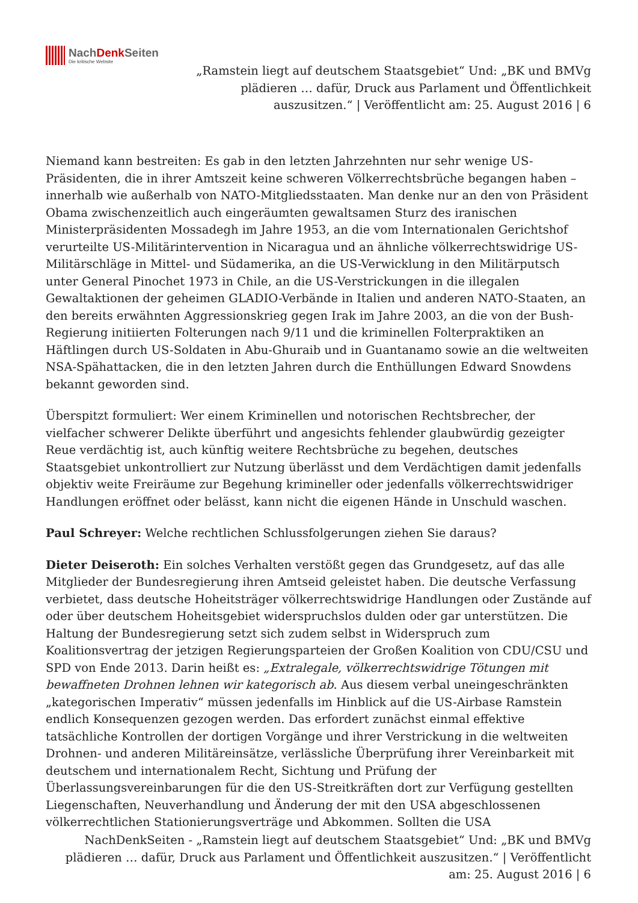NachDenk Seiten
Die kritische Website
„Ramstein liegt auf deutschem Staatsgebiet“ Und: „BK und BMVg plädieren … dafür, Druck aus Parlament und Öffentlichkeit auszusitzen.“ | Veröffentlicht am: 25. August 2016 | 6
Niemand kann bestreiten: Es gab in den letzten Jahrzehnten nur sehr wenige US-Präsidenten, die in ihrer Amtszeit keine schweren Völkerrechtsbrüche begangen haben – innerhalb wie außerhalb von NATO-Mitgliedsstaaten. Man denke nur an den von Präsident Obama zwischenzeitlich auch eingeräumten gewaltsamen Sturz des iranischen Ministerpräsidenten Mossadegh im Jahre 1953, an die vom Internationalen Gerichtshof verurteilte US-Militärintervention in Nicaragua und an ähnliche völkerrechtswidrige US-Militärschläge in Mittel- und Südamerika, an die US-Verwicklung in den Militärputsch unter General Pinochet 1973 in Chile, an die US-Verstrickungen in die illegalen Gewaltaktionen der geheimen GLADIO-Verbände in Italien und anderen NATO-Staaten, an den bereits erwähnten Aggressionskrieg gegen Irak im Jahre 2003, an die von der Bush-Regierung initiierten Folterungen nach 9/11 und die kriminellen Folterpraktiken an Häftlingen durch US-Soldaten in Abu-Ghuraib und in Guantanamo sowie an die weltweiten NSA-Spähattacken, die in den letzten Jahren durch die Enthüllungen Edward Snowdens bekannt geworden sind.
Überspitzt formuliert: Wer einem Kriminellen und notorischen Rechtsbrecher, der vielfacher schwerer Delikte überführt und angesichts fehlender glaubwürdig gezeigter Reue verdächtig ist, auch künftig weitere Rechtsbrüche zu begehen, deutsches Staatsgebiet unkontrolliert zur Nutzung überlässt und dem Verdächtigen damit jedenfalls objektiv weite Freiräume zur Begehung krimineller oder jedenfalls völkerrechtswidriger Handlungen eröffnet oder belässt, kann nicht die eigenen Hände in Unschuld waschen.
Paul Schreyer: Welche rechtlichen Schlussfolgerungen ziehen Sie daraus?
Dieter Deiseroth: Ein solches Verhalten verstößt gegen das Grundgesetz, auf das alle Mitglieder der Bundesregierung ihren Amtseid geleistet haben. Die deutsche Verfassung verbietet, dass deutsche Hoheitsträger völkerrechtswidrige Handlungen oder Zustände auf oder über deutschem Hoheitsgebiet widerspruchslos dulden oder gar unterstützen. Die Haltung der Bundesregierung setzt sich zudem selbst in Widerspruch zum Koalitionsvertrag der jetzigen Regierungsparteien der Großen Koalition von CDU/CSU und SPD von Ende 2013. Darin heißt es: „Extralegale, völkerrechtswidrige Tötungen mit bewaffneten Drohnen lehnen wir kategorisch ab. Aus diesem verbal uneingeschränkten „kategorischen Imperativ“ müssen jedenfalls im Hinblick auf die US-Airbase Ramstein endlich Konsequenzen gezogen werden. Das erfordert zunächst einmal effektive tatsächliche Kontrollen der dortigen Vorgänge und ihrer Verstrickung in die weltweiten Drohnen- und anderen Militäreinsätze, verlässliche Überprüfung ihrer Vereinbarkeit mit deutschem und internationalem Recht, Sichtung und Prüfung der Überlassungsvereinbarungen für die den US-Streitkräften dort zur Verfügung gestellten Liegenschaften, Neuverhandlung und Änderung der mit den USA abgeschlossenen völkerrechtlichen Stationierungsverträge und Abkommen. Sollten die USA
NachDenkSeiten - „Ramstein liegt auf deutschem Staatsgebiet“ Und: „BK und BMVg plädieren … dafür, Druck aus Parlament und Öffentlichkeit auszusitzen.“ | Veröffentlicht am: 25. August 2016 | 6